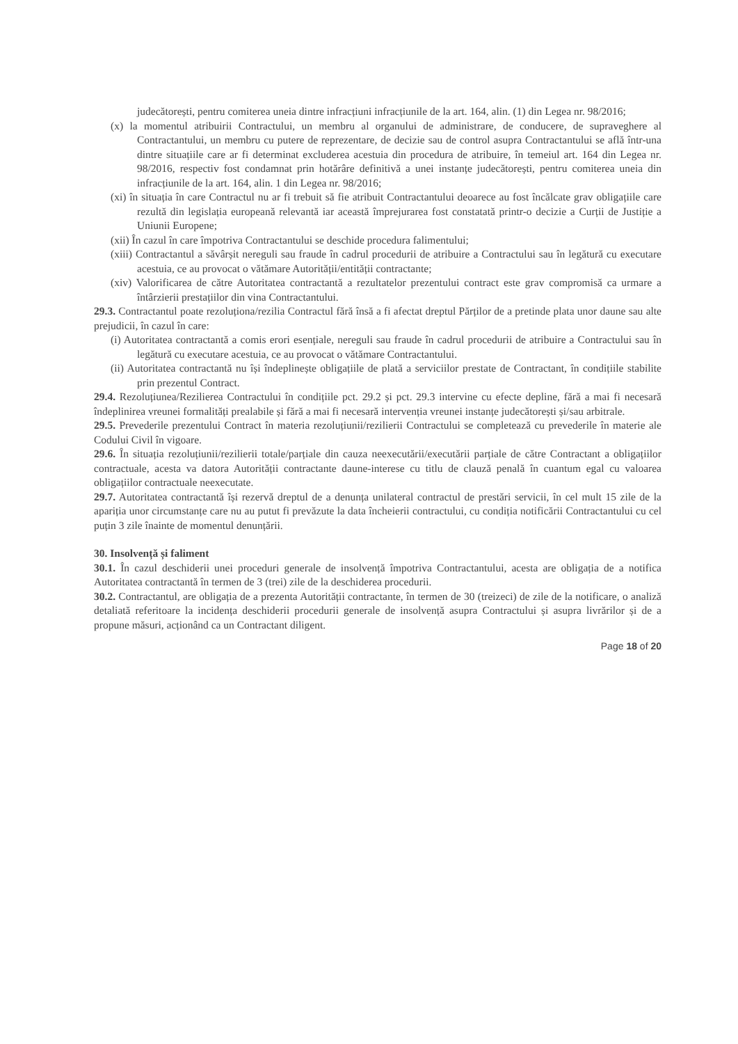judecătorești, pentru comiterea uneia dintre infracțiuni infracțiunile de la art. 164, alin. (1) din Legea nr. 98/2016;
(x) la momentul atribuirii Contractului, un membru al organului de administrare, de conducere, de supraveghere al Contractantului, un membru cu putere de reprezentare, de decizie sau de control asupra Contractantului se află într-una dintre situațiile care ar fi determinat excluderea acestuia din procedura de atribuire, în temeiul art. 164 din Legea nr. 98/2016, respectiv fost condamnat prin hotărâre definitivă a unei instanțe judecătorești, pentru comiterea uneia din infracțiunile de la art. 164, alin. 1 din Legea nr. 98/2016;
(xi) în situația în care Contractul nu ar fi trebuit să fie atribuit Contractantului deoarece au fost încălcate grav obligațiile care rezultă din legislația europeană relevantă iar această împrejurarea fost constatată printr-o decizie a Curții de Justiție a Uniunii Europene;
(xii) În cazul în care împotriva Contractantului se deschide procedura falimentului;
(xiii) Contractantul a săvârșit nereguli sau fraude în cadrul procedurii de atribuire a Contractului sau în legătură cu executare acestuia, ce au provocat o vătămare Autorității/entității contractante;
(xiv) Valorificarea de către Autoritatea contractantă a rezultatelor prezentului contract este grav compromisă ca urmare a întârzierii prestațiilor din vina Contractantului.
29.3. Contractantul poate rezoluționa/rezilia Contractul fără însă a fi afectat dreptul Părților de a pretinde plata unor daune sau alte prejudicii, în cazul în care:
(i) Autoritatea contractantă a comis erori esențiale, nereguli sau fraude în cadrul procedurii de atribuire a Contractului sau în legătură cu executare acestuia, ce au provocat o vătămare Contractantului.
(ii) Autoritatea contractantă nu își îndeplinește obligațiile de plată a serviciilor prestate de Contractant, în condițiile stabilite prin prezentul Contract.
29.4. Rezoluțiunea/Rezilierea Contractului în condițiile pct. 29.2 și pct. 29.3 intervine cu efecte depline, fără a mai fi necesară îndeplinirea vreunei formalități prealabile și fără a mai fi necesară intervenția vreunei instanțe judecătorești și/sau arbitrale.
29.5. Prevederile prezentului Contract în materia rezoluțiunii/rezilierii Contractului se completează cu prevederile în materie ale Codului Civil în vigoare.
29.6. În situația rezoluțiunii/rezilierii totale/parțiale din cauza neexecutării/executării parțiale de către Contractant a obligațiilor contractuale, acesta va datora Autorității contractante daune-interese cu titlu de clauză penală în cuantum egal cu valoarea obligațiilor contractuale neexecutate.
29.7. Autoritatea contractantă își rezervă dreptul de a denunța unilateral contractul de prestări servicii, în cel mult 15 zile de la apariția unor circumstanțe care nu au putut fi prevăzute la data încheierii contractului, cu condiția notificării Contractantului cu cel puțin 3 zile înainte de momentul denunțării.
30. Insolvență și faliment
30.1. În cazul deschiderii unei proceduri generale de insolvență împotriva Contractantului, acesta are obligația de a notifica Autoritatea contractantă în termen de 3 (trei) zile de la deschiderea procedurii.
30.2. Contractantul, are obligația de a prezenta Autorității contractante, în termen de 30 (treizeci) de zile de la notificare, o analiză detaliată referitoare la incidența deschiderii procedurii generale de insolvență asupra Contractului și asupra livrărilor și de a propune măsuri, acționând ca un Contractant diligent.
Page 18 of 20